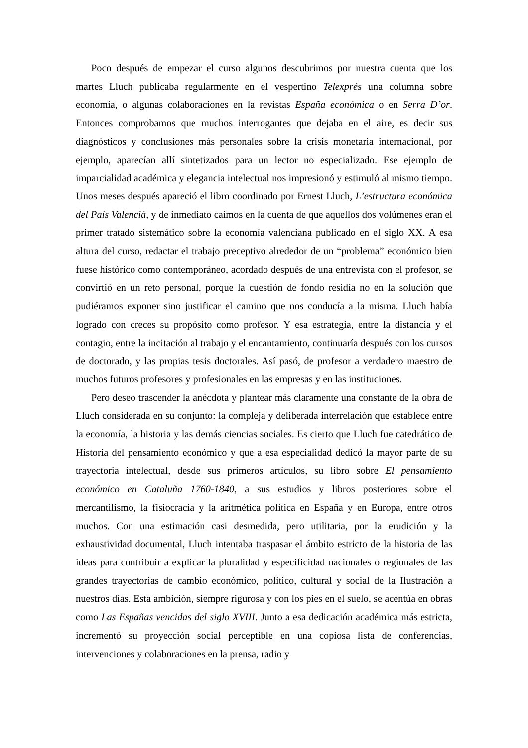Poco después de empezar el curso algunos descubrimos por nuestra cuenta que los martes Lluch publicaba regularmente en el vespertino Telexprés una columna sobre economía, o algunas colaboraciones en la revistas España económica o en Serra D’or. Entonces comprobamos que muchos interrogantes que dejaba en el aire, es decir sus diagnósticos y conclusiones más personales sobre la crisis monetaria internacional, por ejemplo, aparecían allí sintetizados para un lector no especializado. Ese ejemplo de imparcialidad académica y elegancia intelectual nos impresionó y estimuló al mismo tiempo. Unos meses después apareció el libro coordinado por Ernest Lluch, L’estructura económica del País Valencià, y de inmediato caímos en la cuenta de que aquellos dos volúmenes eran el primer tratado sistemático sobre la economía valenciana publicado en el siglo XX. A esa altura del curso, redactar el trabajo preceptivo alrededor de un “problema” económico bien fuese histórico como contemporáneo, acordado después de una entrevista con el profesor, se convirtió en un reto personal, porque la cuestión de fondo residía no en la solución que pudiéramos exponer sino justificar el camino que nos conducía a la misma. Lluch había logrado con creces su propósito como profesor. Y esa estrategia, entre la distancia y el contagio, entre la incitación al trabajo y el encantamiento, continuaría después con los cursos de doctorado, y las propias tesis doctorales. Así pasó, de profesor a verdadero maestro de muchos futuros profesores y profesionales en las empresas y en las instituciones.
Pero deseo trascender la anécdota y plantear más claramente una constante de la obra de Lluch considerada en su conjunto: la compleja y deliberada interrelación que establece entre la economía, la historia y las demás ciencias sociales. Es cierto que Lluch fue catedrático de Historia del pensamiento económico y que a esa especialidad dedicó la mayor parte de su trayectoria intelectual, desde sus primeros artículos, su libro sobre El pensamiento económico en Cataluña 1760-1840, a sus estudios y libros posteriores sobre el mercantilismo, la fisiocracia y la aritmética política en España y en Europa, entre otros muchos. Con una estimación casi desmedida, pero utilitaria, por la erudición y la exhaustividad documental, Lluch intentaba traspasar el ámbito estricto de la historia de las ideas para contribuir a explicar la pluralidad y especificidad nacionales o regionales de las grandes trayectorias de cambio económico, político, cultural y social de la Ilustración a nuestros días. Esta ambición, siempre rigurosa y con los pies en el suelo, se acentúa en obras como Las Españas vencidas del siglo XVIII. Junto a esa dedicación académica más estricta, incrementó su proyección social perceptible en una copiosa lista de conferencias, intervenciones y colaboraciones en la prensa, radio y